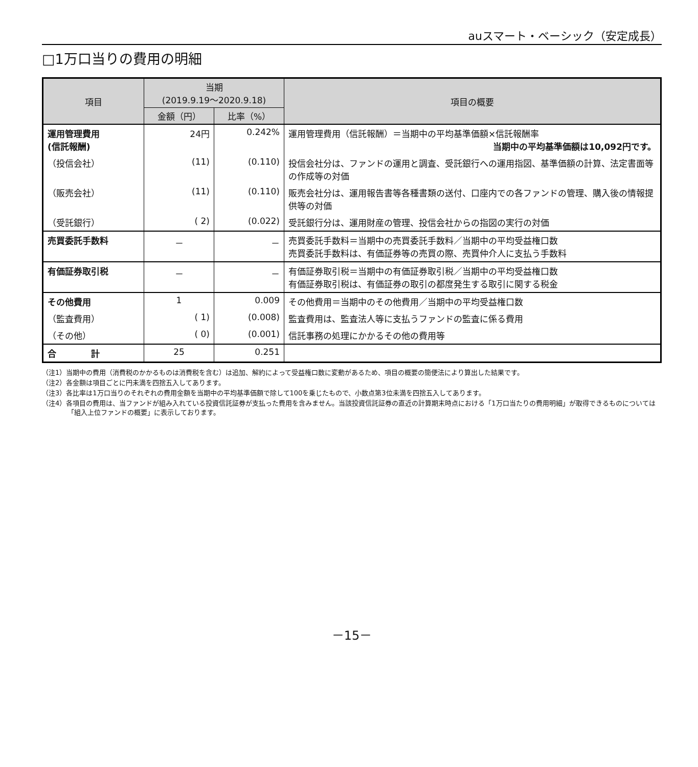auスマート・ベーシック（安定成長）
□1万口当りの費用の明細
| 項目 | 当期 (2019.9.19～2020.9.18) | | 項目の概要 |
| --- | --- | --- | --- |
| | 金額（円） | 比率（%） | |
| 運用管理費用 (信託報酬) | 24円 | 0.242% | 運用管理費用（信託報酬）＝当期中の平均基準価額×信託報酬率 当期中の平均基準価額は10,092円です。 |
| （投信会社） | (11) | (0.110) | 投信会社分は、ファンドの運用と調査、受託銀行への運用指図、基準価額の計算、法定書面等の作成等の対価 |
| （販売会社） | (11) | (0.110) | 販売会社分は、運用報告書等各種書類の送付、口座内での各ファンドの管理、購入後の情報提供等の対価 |
| （受託銀行） | ( 2) | (0.022) | 受託銀行分は、運用財産の管理、投信会社からの指図の実行の対価 |
| 売買委託手数料 | － | － | 売買委託手数料＝当期中の売買委託手数料／当期中の平均受益権口数 売買委託手数料は、有価証券等の売買の際、売買仲介人に支払う手数料 |
| 有価証券取引税 | － | － | 有価証券取引税＝当期中の有価証券取引税／当期中の平均受益権口数 有価証券取引税は、有価証券の取引の都度発生する取引に関する税金 |
| その他費用 | 1 | 0.009 | その他費用＝当期中のその他費用／当期中の平均受益権口数 |
| （監査費用） | ( 1) | (0.008) | 監査費用は、監査法人等に支払うファンドの監査に係る費用 |
| （その他） | ( 0) | (0.001) | 信託事務の処理にかかるその他の費用等 |
| 合 計 | 25 | 0.251 | |
（注1）当期中の費用（消費税のかかるものは消費税を含む）は追加、解約によって受益権口数に変動があるため、項目の概要の簡便法により算出した結果です。
（注2）各金額は項目ごとに円未満を四捨五入してあります。
（注3）各比率は1万口当りのそれぞれの費用金額を当期中の平均基準価額で除して100を乗じたもので、小数点第3位未満を四捨五入してあります。
（注4）各項目の費用は、当ファンドが組み入れている投資信託証券が支払った費用を含みません。当該投資信託証券の直近の計算期末時点における「1万口当たりの費用明細」が取得できるものについては「組入上位ファンドの概要」に表示しております。
－15－